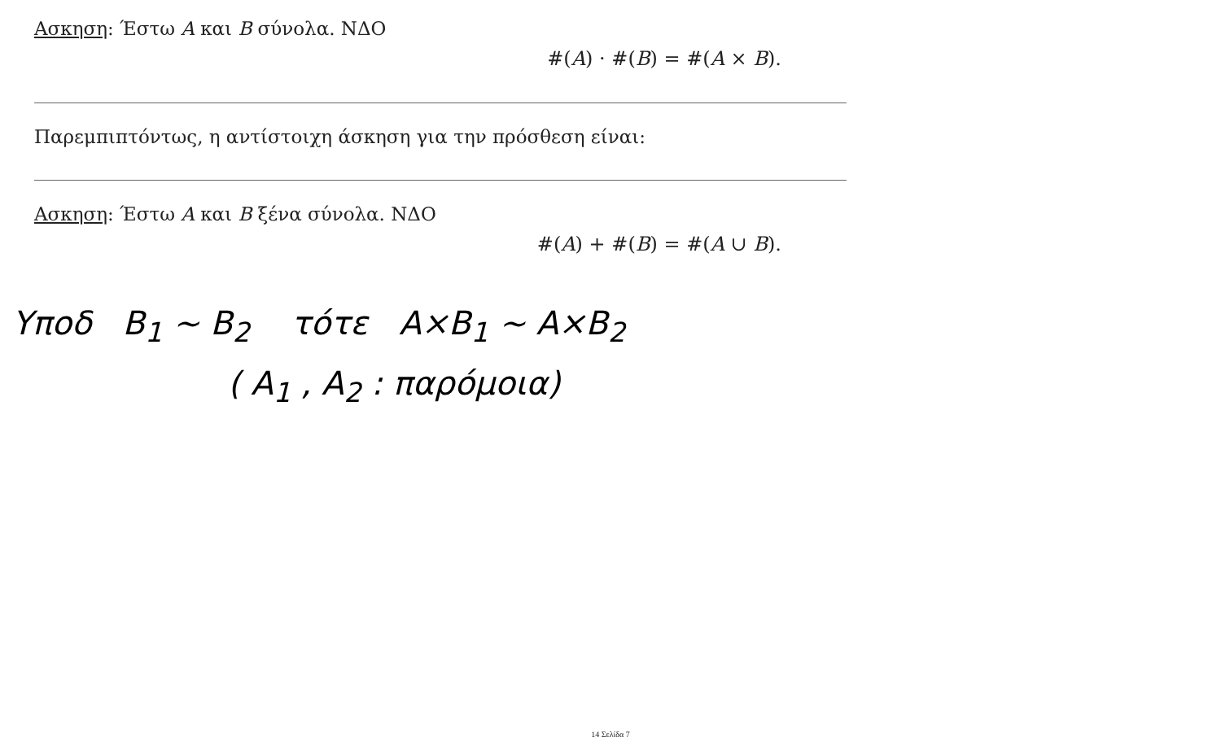Ασκηση: Έστω A και B σύνολα. ΝΔΟ
#(A) · #(B) = #(A × B).
Παρεμπιπτόντως, η αντίστοιχη άσκηση για την πρόσθεση είναι:
Ασκηση: Έστω A και B ξένα σύνολα. ΝΔΟ
#(A) + #(B) = #(A ∪ B).
Υποδ B<sub>1</sub> ~ B<sub>2</sub> τότε A×B<sub>1</sub> ~ A×B<sub>2</sub>
( A<sub>1</sub> , A<sub>2</sub> : παρόμοια)
14 Σελίδα 7